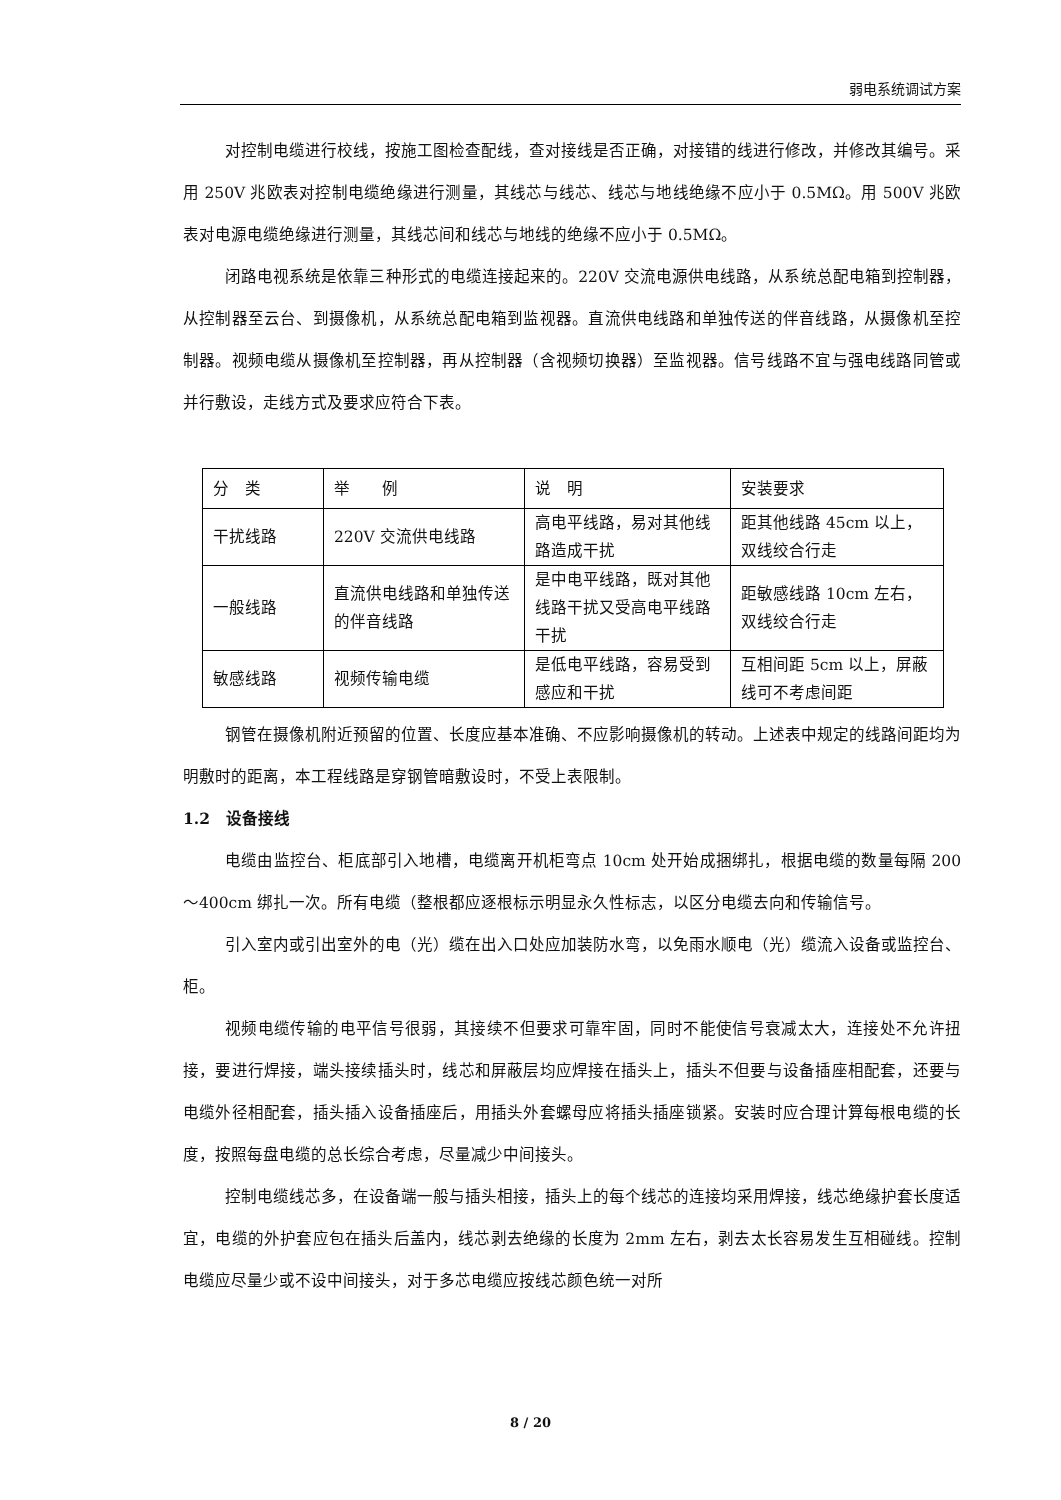弱电系统调试方案
对控制电缆进行校线，按施工图检查配线，查对接线是否正确，对接错的线进行修改，并修改其编号。采用 250V 兆欧表对控制电缆绝缘进行测量，其线芯与线芯、线芯与地线绝缘不应小于 0.5MΩ。用 500V 兆欧表对电源电缆绝缘进行测量，其线芯间和线芯与地线的绝缘不应小于 0.5MΩ。
闭路电视系统是依靠三种形式的电缆连接起来的。220V 交流电源供电线路，从系统总配电箱到控制器，从控制器至云台、到摄像机，从系统总配电箱到监视器。直流供电线路和单独传送的伴音线路，从摄像机至控制器。视频电缆从摄像机至控制器，再从控制器（含视频切换器）至监视器。信号线路不宜与强电线路同管或并行敷设，走线方式及要求应符合下表。
| 分 类 | 举 例 | 说 明 | 安装要求 |
| 干扰线路 | 220V 交流供电线路 | 高电平线路，易对其他线路造成干扰 | 距其他线路 45cm 以上，双线绞合行走 |
| 一般线路 | 直流供电线路和单独传送的伴音线路 | 是中电平线路，既对其他线路干扰又受高电平线路干扰 | 距敏感线路 10cm 左右，双线绞合行走 |
| 敏感线路 | 视频传输电缆 | 是低电平线路，容易受到感应和干扰 | 互相间距 5cm 以上，屏蔽线可不考虑间距 |
钢管在摄像机附近预留的位置、长度应基本准确、不应影响摄像机的转动。上述表中规定的线路间距均为明敷时的距离，本工程线路是穿钢管暗敷设时，不受上表限制。
1.2　设备接线
电缆由监控台、柜底部引入地槽，电缆离开机柜弯点 10cm 处开始成捆绑扎，根据电缆的数量每隔 200～400cm 绑扎一次。所有电缆（整根都应逐根标示明显永久性标志，以区分电缆去向和传输信号。
引入室内或引出室外的电（光）缆在出入口处应加装防水弯，以免雨水顺电（光）缆流入设备或监控台、柜。
视频电缆传输的电平信号很弱，其接续不但要求可靠牢固，同时不能使信号衰减太大，连接处不允许扭接，要进行焊接，端头接续插头时，线芯和屏蔽层均应焊接在插头上，插头不但要与设备插座相配套，还要与电缆外径相配套，插头插入设备插座后，用插头外套螺母应将插头插座锁紧。安装时应合理计算每根电缆的长度，按照每盘电缆的总长综合考虑，尽量减少中间接头。
控制电缆线芯多，在设备端一般与插头相接，插头上的每个线芯的连接均采用焊接，线芯绝缘护套长度适宜，电缆的外护套应包在插头后盖内，线芯剥去绝缘的长度为 2mm 左右，剥去太长容易发生互相碰线。控制电缆应尽量少或不设中间接头，对于多芯电缆应按线芯颜色统一对所
8 / 20